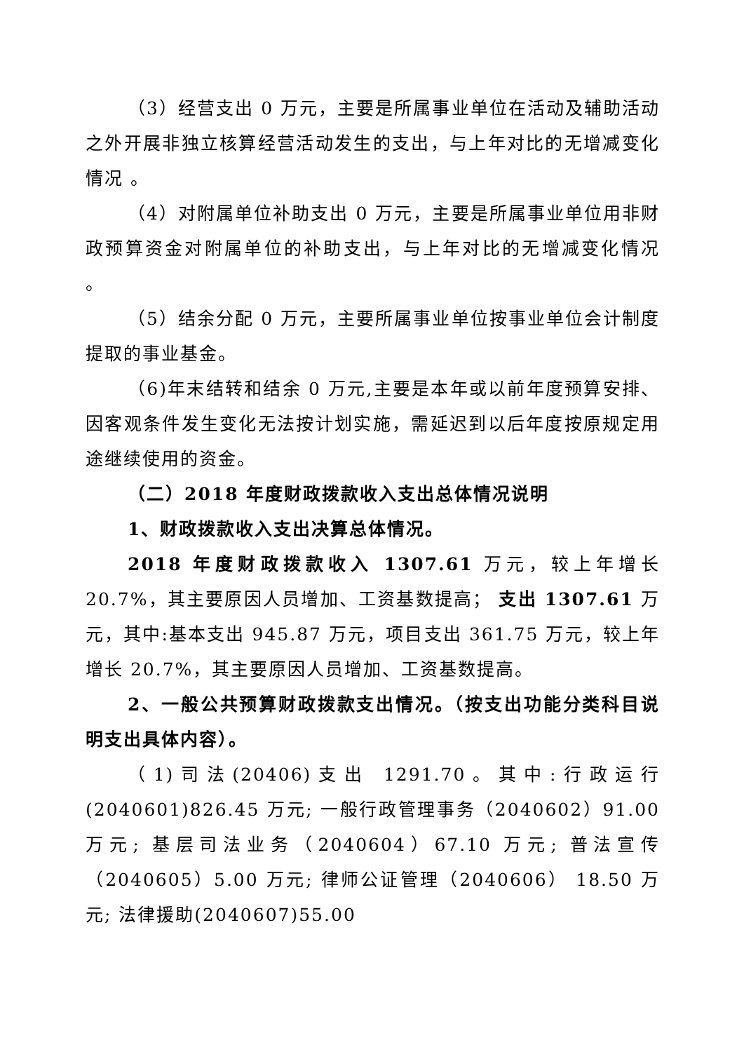（3）经营支出 0 万元，主要是所属事业单位在活动及辅助活动之外开展非独立核算经营活动发生的支出，与上年对比的无增减变化情况 。
（4）对附属单位补助支出 0 万元，主要是所属事业单位用非财政预算资金对附属单位的补助支出，与上年对比的无增减变化情况 。
（5）结余分配 0 万元，主要所属事业单位按事业单位会计制度提取的事业基金。
（6)年末结转和结余 0 万元,主要是本年或以前年度预算安排、因客观条件发生变化无法按计划实施，需延迟到以后年度按原规定用途继续使用的资金。
（二）2018 年度财政拨款收入支出总体情况说明
1、财政拨款收入支出决算总体情况。
2018 年度财政拨款收入 1307.61 万元，较上年增长 20.7%，其主要原因人员增加、工资基数提高； 支出 1307.61 万元，其中:基本支出 945.87 万元，项目支出 361.75 万元，较上年增长 20.7%，其主要原因人员增加、工资基数提高。
2、一般公共预算财政拨款支出情况。（按支出功能分类科目说明支出具体内容）。
（1)司法(20406)支出 1291.70。其中:行政运行(2040601)826.45 万元; 一般行政管理事务（2040602）91.00万元; 基层司法业务（2040604）67.10 万元; 普法宣传（2040605）5.00 万元; 律师公证管理（2040606） 18.50 万元; 法律援助(2040607)55.00